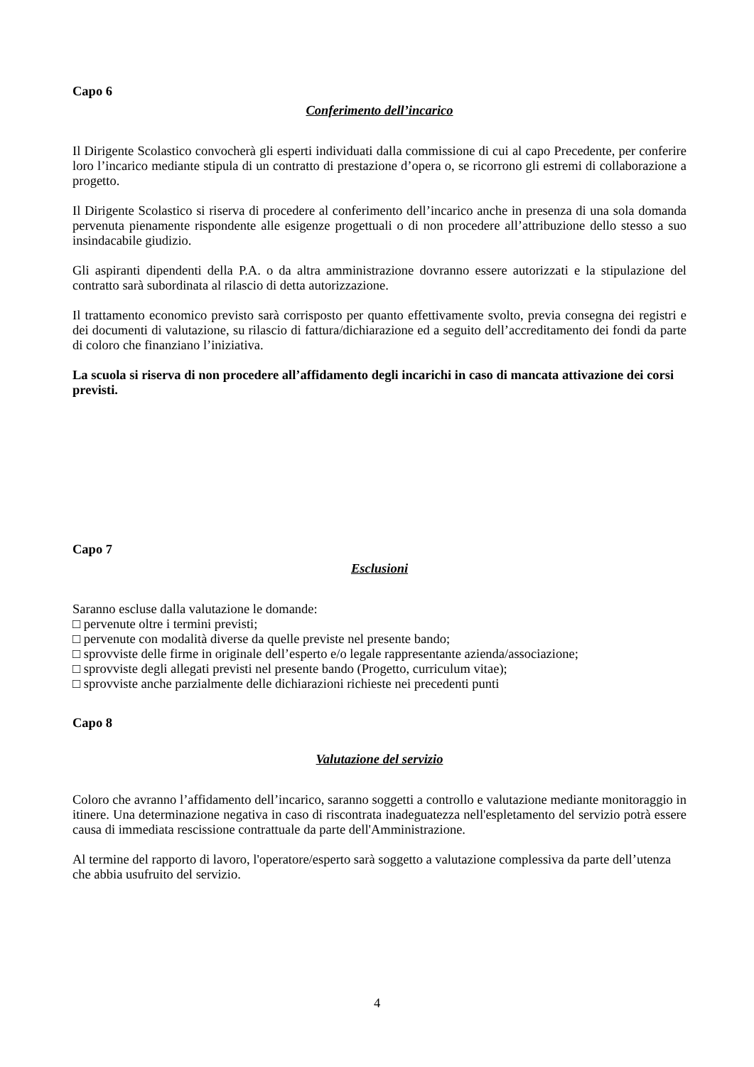Capo 6
Conferimento dell’incarico
Il Dirigente Scolastico convocherà gli esperti individuati dalla commissione di cui al capo Precedente, per conferire loro l’incarico mediante stipula di un contratto di prestazione d’opera o, se ricorrono gli estremi di collaborazione a progetto.
Il Dirigente Scolastico si riserva di procedere al conferimento dell’incarico anche in presenza di una sola domanda pervenuta pienamente rispondente alle esigenze progettuali o di non procedere all’attribuzione dello stesso a suo insindacabile giudizio.
Gli aspiranti dipendenti della P.A. o da altra amministrazione dovranno essere autorizzati e la stipulazione del contratto sarà subordinata al rilascio di detta autorizzazione.
Il trattamento economico previsto sarà corrisposto per quanto effettivamente svolto, previa consegna dei registri e dei documenti di valutazione, su rilascio di fattura/dichiarazione ed a seguito dell’accreditamento dei fondi da parte di coloro che finanziano l’iniziativa.
La scuola si riserva di non procedere all’affidamento degli incarichi in caso di mancata attivazione dei corsi previsti.
Capo 7
Esclusioni
Saranno escluse dalla valutazione le domande:
□ pervenute oltre i termini previsti;
□ pervenute con modalità diverse da quelle previste nel presente bando;
□ sprovviste delle firme in originale dell’esperto e/o legale rappresentante azienda/associazione;
□ sprovviste degli allegati previsti nel presente bando (Progetto, curriculum vitae);
□ sprovviste anche parzialmente delle dichiarazioni richieste nei precedenti punti
Capo 8
Valutazione del servizio
Coloro che avranno l’affidamento dell’incarico, saranno soggetti a controllo e valutazione mediante monitoraggio in itinere. Una determinazione negativa in caso di riscontrata inadeguatezza nell'espletamento del servizio potrà essere causa di immediata rescissione contrattuale da parte dell'Amministrazione.
Al termine del rapporto di lavoro, l'operatore/esperto sarà soggetto a valutazione complessiva da parte dell’utenza che abbia usufruito del servizio.
4